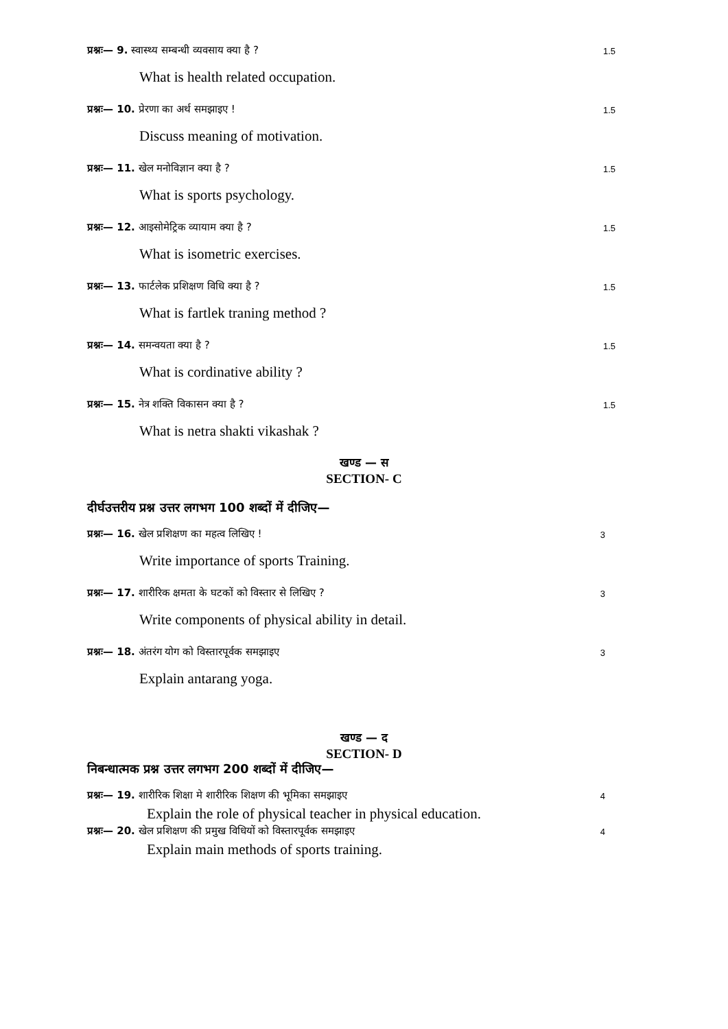प्रश्नः— 9. स्वास्थ्य सम्बन्धी व्यवसाय क्या है ? 1.5
What is health related occupation.
प्रश्नः— 10. प्रेरणा का अर्थ समझाइए ! 1.5
Discuss meaning of motivation.
प्रश्नः— 11. खेल मनोविज्ञान क्या है ? 1.5
What is sports psychology.
प्रश्नः— 12. आइसोमेट्रिक व्यायाम क्या है ? 1.5
What is isometric exercises.
प्रश्नः— 13. फार्टलेक प्रशिक्षण विधि क्या है ? 1.5
What is fartlek traning method ?
प्रश्नः— 14. समन्वयता क्या है ? 1.5
What is cordinative ability ?
प्रश्नः— 15. नेत्र शक्ति विकासन क्या है ? 1.5
What is netra shakti vikashak ?
खण्ड — स
SECTION- C
दीर्घउत्तरीय प्रश्न उत्तर लगभग 100 शब्दों में दीजिए—
प्रश्नः— 16. खेल प्रशिक्षण का महत्व लिखिए ! 3
Write importance of sports Training.
प्रश्नः— 17. शारीरिक क्षमता के घटकों को विस्तार से लिखिए ? 3
Write components of physical ability in detail.
प्रश्नः— 18. अंतरंग योग को विस्तारपूर्वक समझाइए 3
Explain antarang yoga.
खण्ड — द
SECTION- D
निबन्धात्मक प्रश्न उत्तर लगभग 200 शब्दों में दीजिए—
प्रश्नः— 19. शारीरिक शिक्षा मे शारीरिक शिक्षण की भूमिका समझाइए 4
Explain the role of physical teacher in physical education.
प्रश्नः— 20. खेल प्रशिक्षण की प्रमुख विधियों को विस्तारपूर्वक समझाइए 4
Explain main methods of sports training.